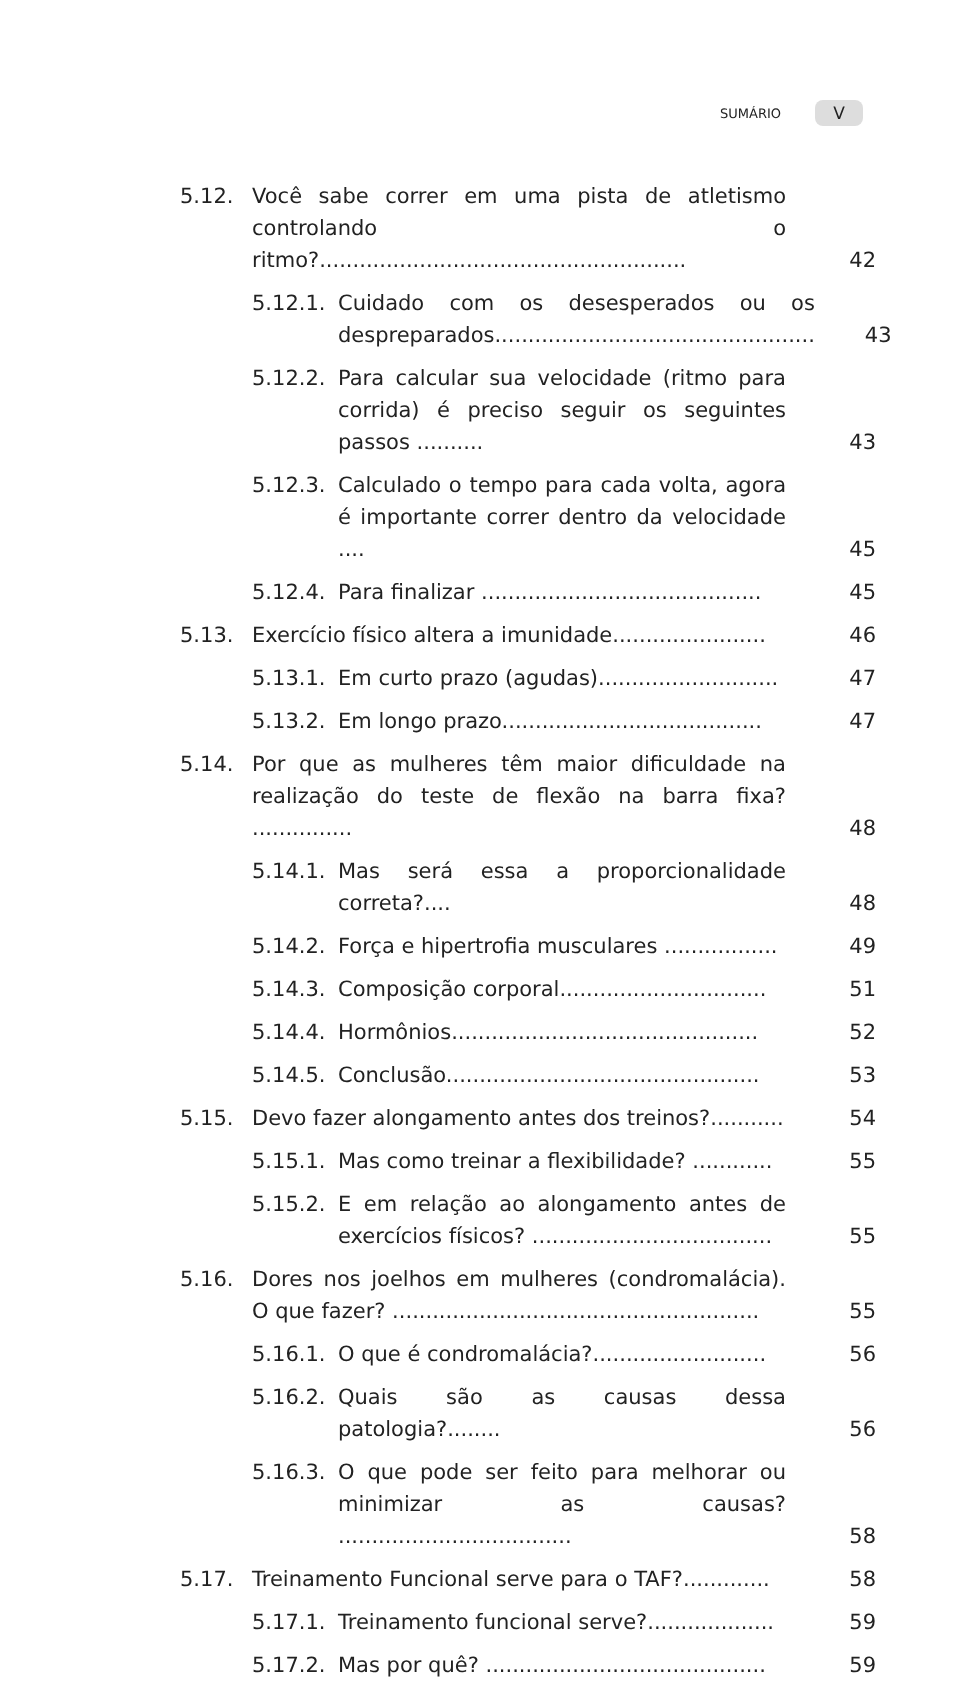SUMÁRIO V
5.12. Você sabe correr em uma pista de atletismo controlando o ritmo?....................................................... 42
5.12.1. Cuidado com os desesperados ou os despreparados................................................ 43
5.12.2. Para calcular sua velocidade (ritmo para corrida) é preciso seguir os seguintes passos .......... 43
5.12.3. Calculado o tempo para cada volta, agora é importante correr dentro da velocidade .... 45
5.12.4. Para finalizar .......................................... 45
5.13. Exercício físico altera a imunidade....................... 46
5.13.1. Em curto prazo (agudas)........................... 47
5.13.2. Em longo prazo....................................... 47
5.14. Por que as mulheres têm maior dificuldade na realização do teste de flexão na barra fixa? ............... 48
5.14.1. Mas será essa a proporcionalidade correta?.... 48
5.14.2. Força e hipertrofia musculares ................. 49
5.14.3. Composição corporal............................... 51
5.14.4. Hormônios.............................................. 52
5.14.5. Conclusão............................................... 53
5.15. Devo fazer alongamento antes dos treinos?........... 54
5.15.1. Mas como treinar a flexibilidade? ............ 55
5.15.2. E em relação ao alongamento antes de exercícios físicos? .................................... 55
5.16. Dores nos joelhos em mulheres (condromalácia). O que fazer? ....................................................... 55
5.16.1. O que é condromalácia?.......................... 56
5.16.2. Quais são as causas dessa patologia?........ 56
5.16.3. O que pode ser feito para melhorar ou minimizar as causas? ................................... 58
5.17. Treinamento Funcional serve para o TAF?............. 58
5.17.1. Treinamento funcional serve?................... 59
5.17.2. Mas por quê? .......................................... 59